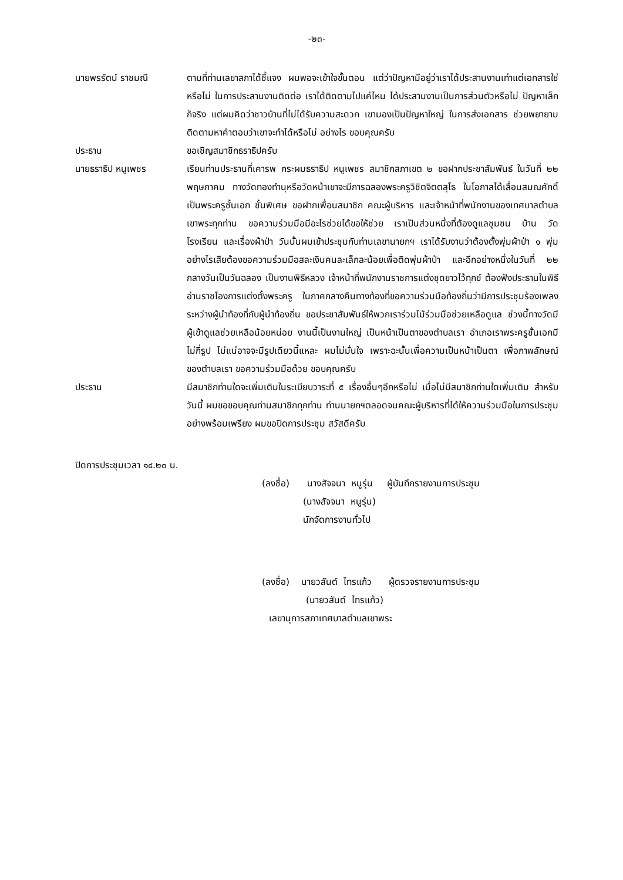-๒๓-
นายพรรัตน์ ราชมณี ตามที่ท่านเลขาสภาได้ชี้แจง ผมพอจะเข้าใจขั้นตอน แต่ว่าปัญหามีอยู่ว่าเราได้ประสานงานเท่าแต่เอกสารใช่หรือไม่ ในการประสานงานติดต่อ เราได้ติดตามไปแค่ไหน ได้ประสานงานเป็นการส่วนตัวหรือไม่ ปัญหาเล็กก็จริง แต่ผมคิดว่าชาวบ้านที่ไม่ได้รับความสะดวก เขามองเป็นปัญหาใหญ่ ในการส่งเอกสาร ช่วยพยายามติดตามหาคำตอบว่าเขาจะทำได้หรือไม่ อย่างไร ขอบคุณครับ
ประธาน ขอเชิญสมาชิกธราธิปครับ
นายธราธิป หนูเพชร เรียนท่านประธานที่เคารพ กระผมธราธิป หนูเพชร สมาชิกสภาเขต ๒ ขอฝากประชาสัมพันธ์ ในวันที่ ๒๒ พฤษภาคม ทางวัดทองทำนุหรือวัดหน้าเขาจะมีการฉลองพระครูวิชิตจิตตสุโธ ในโอกาสได้เลื่อนสมณศักดิ์เป็นพระครูชั้นเอก ชั้นพิเศษ ขอฝากเพื่อนสมาชิก คณะผู้บริหาร และเจ้าหน้าที่พนักงานของเทศบาลตำบลเขาพระทุกท่าน ขอความร่วมมือมีอะไรช่วยได้ขอให้ช่วย เราเป็นส่วนหนึ่งที่ต้องดูแลชุมชน บ้าน วัด โรงเรียน และเรื่องผ้าป่า วันนั้นผมเข้าประชุมกับท่านเลขานายกฯ เราได้รับงานว่าต้องตั้งพุ่มผ้าป่า ๑ พุ่ม อย่างไรเสียต้องขอความร่วมมือสละเงินคนละเล็กละน้อยเพื่อติดพุ่มผ้าป่า และอีกอย่างหนึ่งในวันที่ ๒๒ กลางวันเป็นวันฉลอง เป็นงานพิธีหลวง เจ้าหน้าที่พนักงานราชการแต่งชุดขาวไว้ทุกข์ ต้องฟังประธานในพิธีอ่านราชโองการแต่งตั้งพระครู ในภาคกลางคืนทางท้องที่ขอความร่วมมือท้องถิ่นว่ามีการประชุมร้องเพลงระหว่างผู้นำท้องที่กับผู้นำท้องถิ่น ขอประชาสัมพันธ์ให้พวกเราร่วมไม้ร่วมมือช่วยเหลือดูแล ช่วงนี้ทางวัดมีผู้เข้าดูแลช่วยเหลือน้อยหน่อย งานนี้เป็นงานใหญ่ เป็นหน้าเป็นตาของตำบลเรา อำเภอเราพระครูชั้นเอกมีไม่กี่รูป ไม่แน่อาจจะมีรูปเดียวนี้แหละ ผมไม่มั่นใจ เพราะฉะนั้นเพื่อความเป็นหน้าเป็นตา เพื่อภาพลักษณ์ของตำบลเรา ขอความร่วมมือด้วย ขอบคุณครับ
ประธาน มีสมาชิกท่านใดจะเพิ่มเติมในระเบียบวาระที่ ๕ เรื่องอื่นๆอีกหรือไม่ เมื่อไม่มีสมาชิกท่านใดเพิ่มเติม สำหรับวันนี้ ผมขอขอบคุณท่านสมาชิกทุกท่าน ท่านนายกฯตลอดจนคณะผู้บริหารที่ได้ให้ความร่วมมือในการประชุมอย่างพร้อมเพรียง ผมขอปิดการประชุม สวัสดีครับ
ปิดการประชุมเวลา ๑๔.๒๐ น.
(ลงชื่อ) นางสัจจนา หนูรุ่น ผู้บันทึกรายงานการประชุม
(นางสัจจนา หนูรุ่น)
นักจัดการงานทั่วไป
(ลงชื่อ) นายวสันต์ ไทรแก้ว ผู้ตรวจรายงานการประชุม
(นายวสันต์ ไทรแก้ว)
เลขานุการสภาเทศบาลตำบลเขาพระ